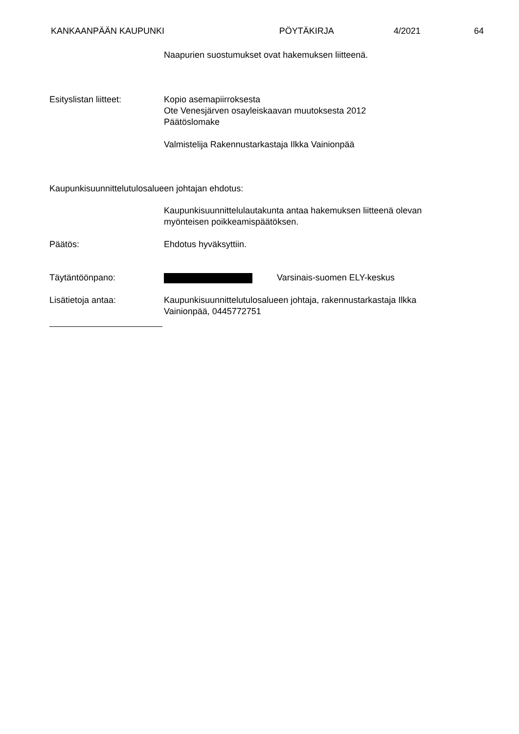KANKAANPÄÄN KAUPUNKI PÖYTÄKIRJA 4/2021 64
Naapurien suostumukset ovat hakemuksen liitteenä.
Esityslistan liitteet:
Kopio asemapiirroksesta
Ote Venesjärven osayleiskaavan muutoksesta 2012
Päätöslomake
Valmistelija Rakennustarkastaja Ilkka Vainionpää
Kaupunkisuunnittelutulosalueen johtajan ehdotus:
Kaupunkisuunnittelulautakunta antaa hakemuksen liitteenä olevan
myönteisen poikkeamispäätöksen.
Päätös: Ehdotus hyväksyttiin.
Täytäntöönpano: Varsinais-suomen ELY-keskus
Lisätietoja antaa: Kaupunkisuunnittelutulosalueen johtaja, rakennustarkastaja Ilkka
Vainionpää, 0445772751